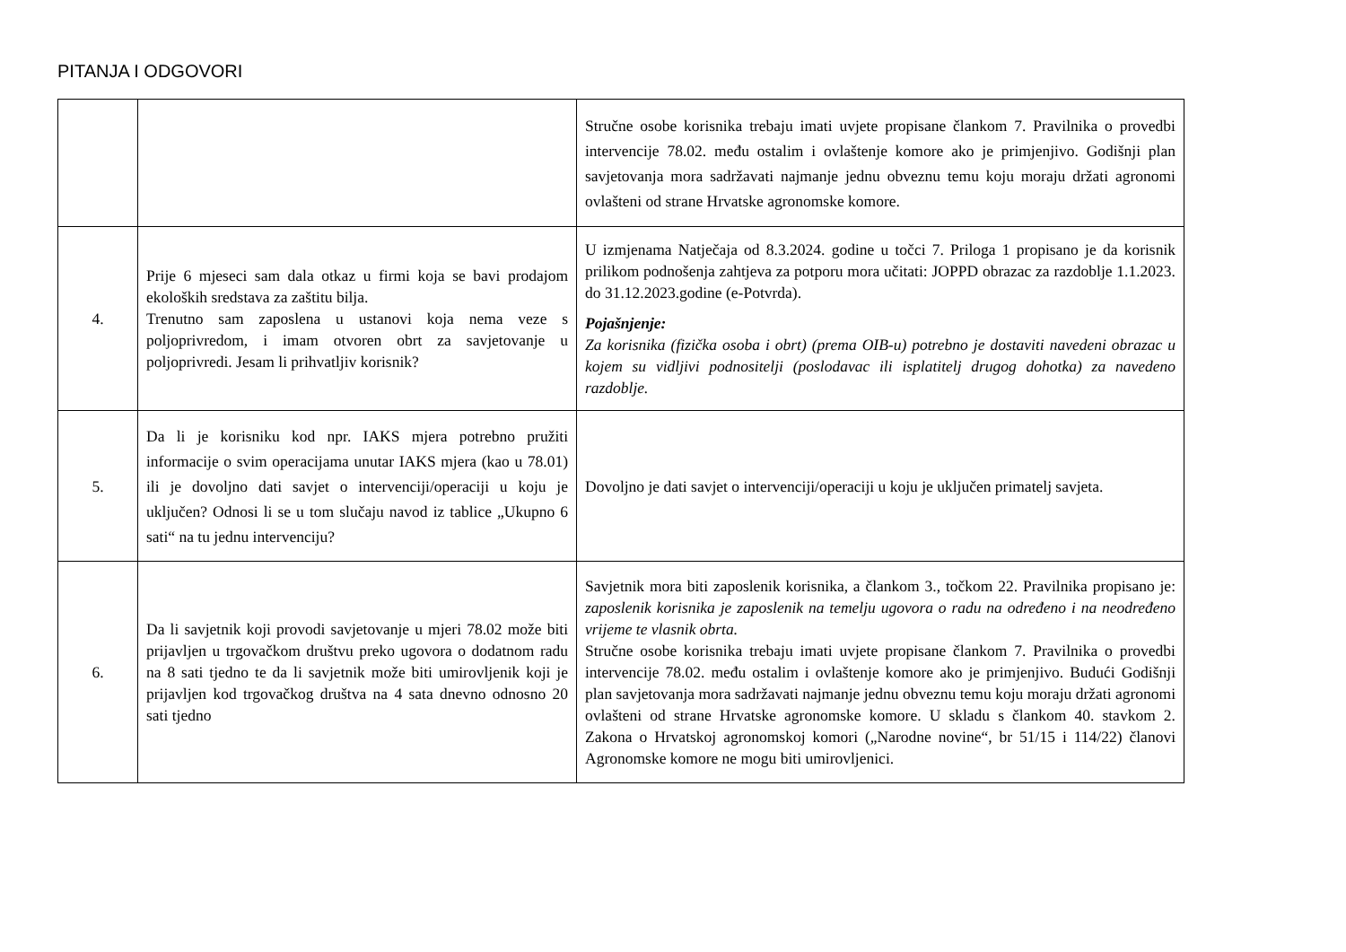PITANJA I ODGOVORI
| | | Stručne osobe korisnika trebaju imati uvjete propisane člankom 7. Pravilnika o provedbi intervencije 78.02. među ostalim i ovlaštenje komore ako je primjenjivo. Godišnji plan savjetovanja mora sadržavati najmanje jednu obveznu temu koju moraju držati agronomi ovlašteni od strane Hrvatske agronomske komore. |
| 4. | Prije 6 mjeseci sam dala otkaz u firmi koja se bavi prodajom ekoloških sredstava za zaštitu bilja. Trenutno sam zaposlena u ustanovi koja nema veze s poljoprivredom, i imam otvoren obrt za savjetovanje u poljoprivredi. Jesam li prihvatljiv korisnik? | U izmjenama Natječaja od 8.3.2024. godine u točci 7. Priloga 1 propisano je da korisnik prilikom podnošenja zahtjeva za potporu mora učitati: JOPPD obrazac za razdoblje 1.1.2023. do 31.12.2023.godine (e-Potvrda). Pojašnjenje: Za korisnika (fizička osoba i obrt) (prema OIB-u) potrebno je dostaviti navedeni obrazac u kojem su vidljivi podnositelji (poslodavac ili isplatitelj drugog dohotka) za navedeno razdoblje. |
| 5. | Da li je korisniku kod npr. IAKS mjera potrebno pružiti informacije o svim operacijama unutar IAKS mjera (kao u 78.01) ili je dovoljno dati savjet o intervenciji/operaciji u koju je uključen? Odnosi li se u tom slučaju navod iz tablice „Ukupno 6 sati“ na tu jednu intervenciju? | Dovoljno je dati savjet o intervenciji/operaciji u koju je uključen primatelj savjeta. |
| 6. | Da li savjetnik koji provodi savjetovanje u mjeri 78.02 može biti prijavljen u trgovačkom društvu preko ugovora o dodatnom radu na 8 sati tjedno te da li savjetnik može biti umirovljenik koji je prijavljen kod trgovačkog društva na 4 sata dnevno odnosno 20 sati tjedno | Savjetnik mora biti zaposlenik korisnika, a člankom 3., točkom 22. Pravilnika propisano je: zaposlenik korisnika je zaposlenik na temelju ugovora o radu na određeno i na neodređeno vrijeme te vlasnik obrta. Stručne osobe korisnika trebaju imati uvjete propisane člankom 7. Pravilnika o provedbi intervencije 78.02. među ostalim i ovlaštenje komore ako je primjenjivo. Budući Godišnji plan savjetovanja mora sadržavati najmanje jednu obveznu temu koju moraju držati agronomi ovlašteni od strane Hrvatske agronomske komore. U skladu s člankom 40. stavkom 2. Zakona o Hrvatskoj agronomskoj komori („Narodne novine“, br 51/15 i 114/22) članovi Agronomske komore ne mogu biti umirovljenici. |